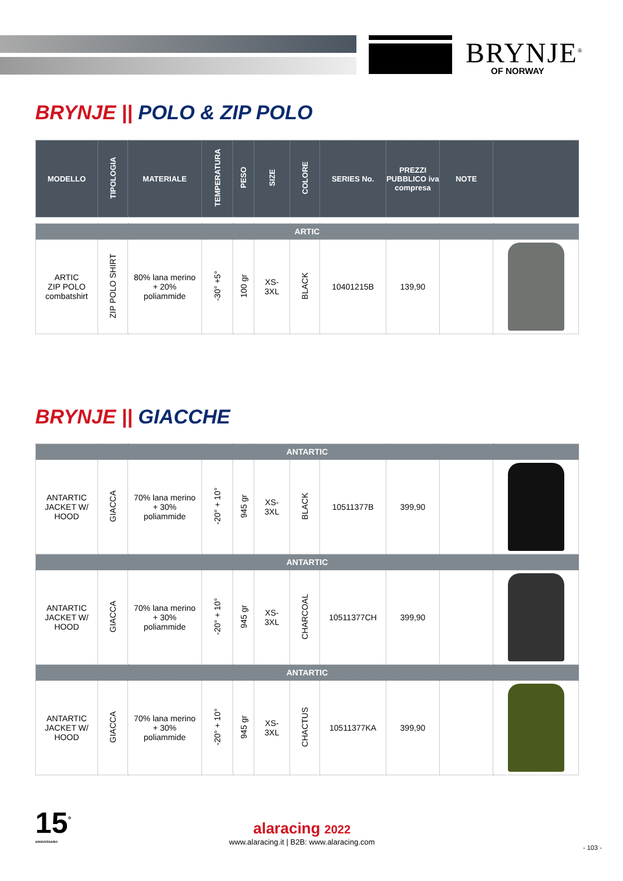BRYNJE<sup>®</sup>
OF NORWAY
BRYNJE || POLO & ZIP POLO
| MODELLO | TIPOLOGIA | MATERIALE | TEMPERATURA | PESO | SIZE | COLORE | SERIES No. | PREZZI PUBBLICO iva compresa | NOTE | |
| --- | --- | --- | --- | --- | --- | --- | --- | --- | --- | --- |
| ARTIC | | | | | | | | | | |
| ARTIC ZIP POLO combatshirt | ZIP POLO SHIRT | 80% lana merino + 20% poliammide | -30° +5° | 100 gr | XS- 3XL | BLACK | 10401215B | 139,90 | | |
BRYNJE || GIACCHE
| ANTARTIC | | | | | | | | | | |
| ANTARTIC JACKET W/ HOOD | GIACCA | 70% lana merino + 30% poliammide | -20° + 10° | 945 gr | XS- 3XL | BLACK | 10511377B | 399,90 | | |
| ANTARTIC | | | | | | | | | | |
| ANTARTIC JACKET W/ HOOD | GIACCA | 70% lana merino + 30% poliammide | -20° + 10° | 945 gr | XS- 3XL | CHARCOAL | 10511377CH | 399,90 | | |
| ANTARTIC | | | | | | | | | | |
| ANTARTIC JACKET W/ HOOD | GIACCA | 70% lana merino + 30% poliammide | -20° + 10° | 945 gr | XS- 3XL | CHACTUS | 10511377KA | 399,90 | | |
15<sup>°</sup>
ANNIVERSARIO
alaracing 2022
www.alaracing.it | B2B: www.alaracing.com
- 103 -